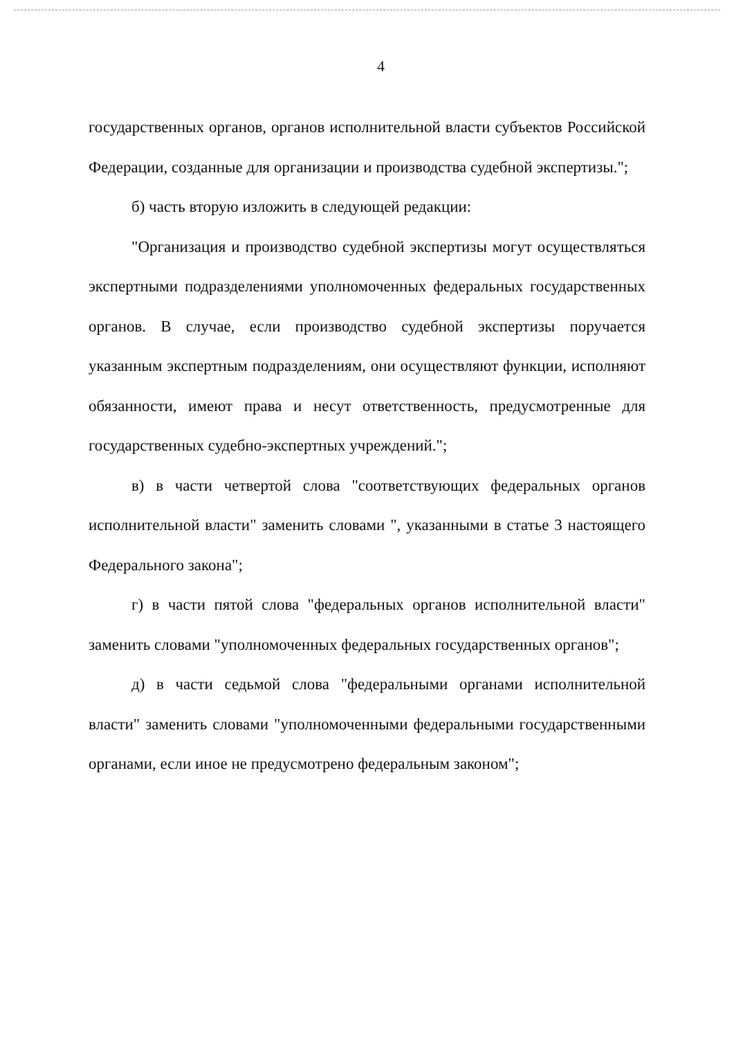4
государственных органов, органов исполнительной власти субъектов Российской Федерации, созданные для организации и производства судебной экспертизы.";
б) часть вторую изложить в следующей редакции:
"Организация и производство судебной экспертизы могут осуществляться экспертными подразделениями уполномоченных федеральных государственных органов. В случае, если производство судебной экспертизы поручается указанным экспертным подразделениям, они осуществляют функции, исполняют обязанности, имеют права и несут ответственность, предусмотренные для государственных судебно-экспертных учреждений.";
в) в части четвертой слова "соответствующих федеральных органов исполнительной власти" заменить словами ", указанными в статье 3 настоящего Федерального закона";
г) в части пятой слова "федеральных органов исполнительной власти" заменить словами "уполномоченных федеральных государственных органов";
д) в части седьмой слова "федеральными органами исполнительной власти" заменить словами "уполномоченными федеральными государственными органами, если иное не предусмотрено федеральным законом";